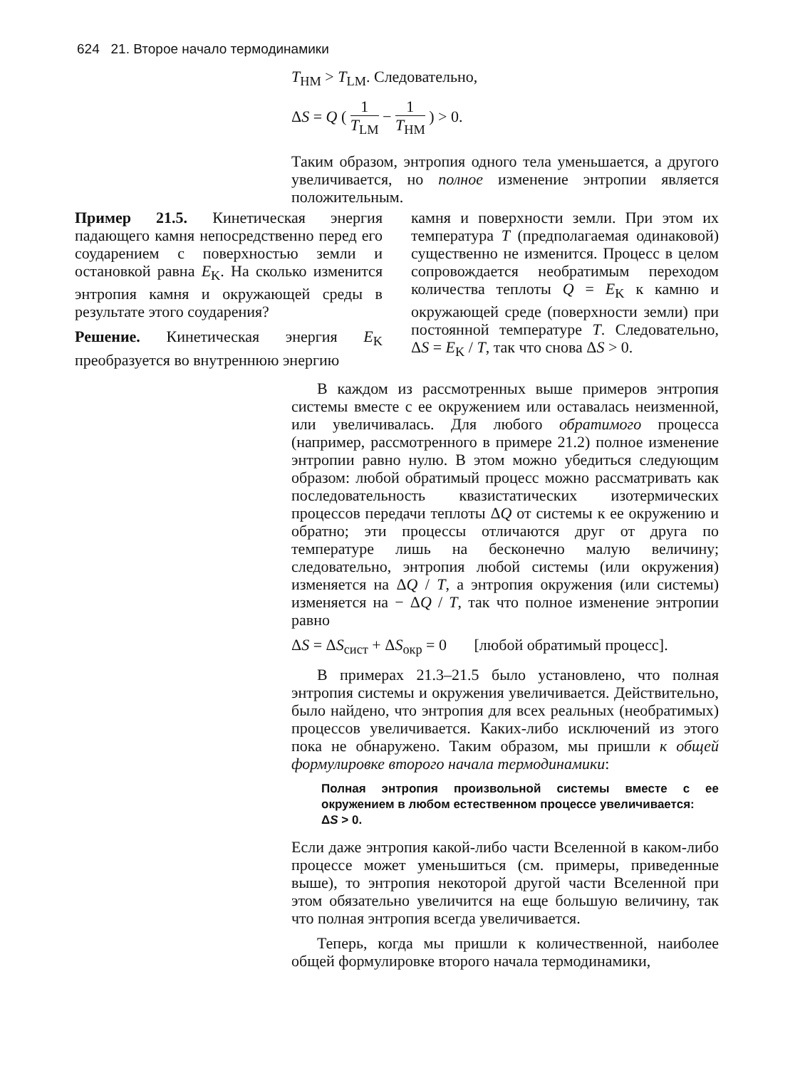624 21. Второе начало термодинамики
T<sub>HM</sub> > T<sub>LM</sub>. Следовательно,
ΔS = Q ( 1 T<sub>LM</sub> − 1 T<sub>HM</sub> ) > 0.
Таким образом, энтропия одного тела уменьшается, а другого увеличивается, но полное изменение энтропии является положительным.
Пример 21.5. Кинетическая энергия падающего камня непосредственно перед его соударением с поверхностью земли и остановкой равна E<sub>K</sub>. На сколько изменится энтропия камня и окружающей среды в результате этого соударения?
Решение. Кинетическая энергия E<sub>K</sub> преобразуется во внутреннюю энергию
камня и поверхности земли. При этом их температура T (предполагаемая одинаковой) существенно не изменится. Процесс в целом сопровождается необратимым переходом количества теплоты Q = E<sub>K</sub> к камню и окружающей среде (поверхности земли) при постоянной температуре T. Следовательно, ΔS = E<sub>K</sub> / T, так что снова ΔS > 0.
В каждом из рассмотренных выше примеров энтропия системы вместе с ее окружением или оставалась неизменной, или увеличивалась. Для любого обратимого процесса (например, рассмотренного в примере 21.2) полное изменение энтропии равно нулю. В этом можно убедиться следующим образом: любой обратимый процесс можно рассматривать как последовательность квазистатических изотермических процессов передачи теплоты ΔQ от системы к ее окружению и обратно; эти процессы отличаются друг от друга по температуре лишь на бесконечно малую величину; следовательно, энтропия любой системы (или окружения) изменяется на ΔQ / T, а энтропия окружения (или системы) изменяется на − ΔQ / T, так что полное изменение энтропии равно
ΔS = ΔS<sub>сист</sub> + ΔS<sub>окр</sub> = 0 [любой обратимый процесс].
В примерах 21.3–21.5 было установлено, что полная энтропия системы и окружения увеличивается. Действительно, было найдено, что энтропия для всех реальных (необратимых) процессов увеличивается. Каких-либо исключений из этого пока не обнаружено. Таким образом, мы пришли к общей формулировке второго начала термодинамики:
Полная энтропия произвольной системы вместе с ее окружением в любом естественном процессе увеличивается:
ΔS > 0.
Если даже энтропия какой-либо части Вселенной в каком-либо процессе может уменьшиться (см. примеры, приведенные выше), то энтропия некоторой другой части Вселенной при этом обязательно увеличится на еще большую величину, так что полная энтропия всегда увеличивается.
Теперь, когда мы пришли к количественной, наиболее общей формулировке второго начала термодинамики,